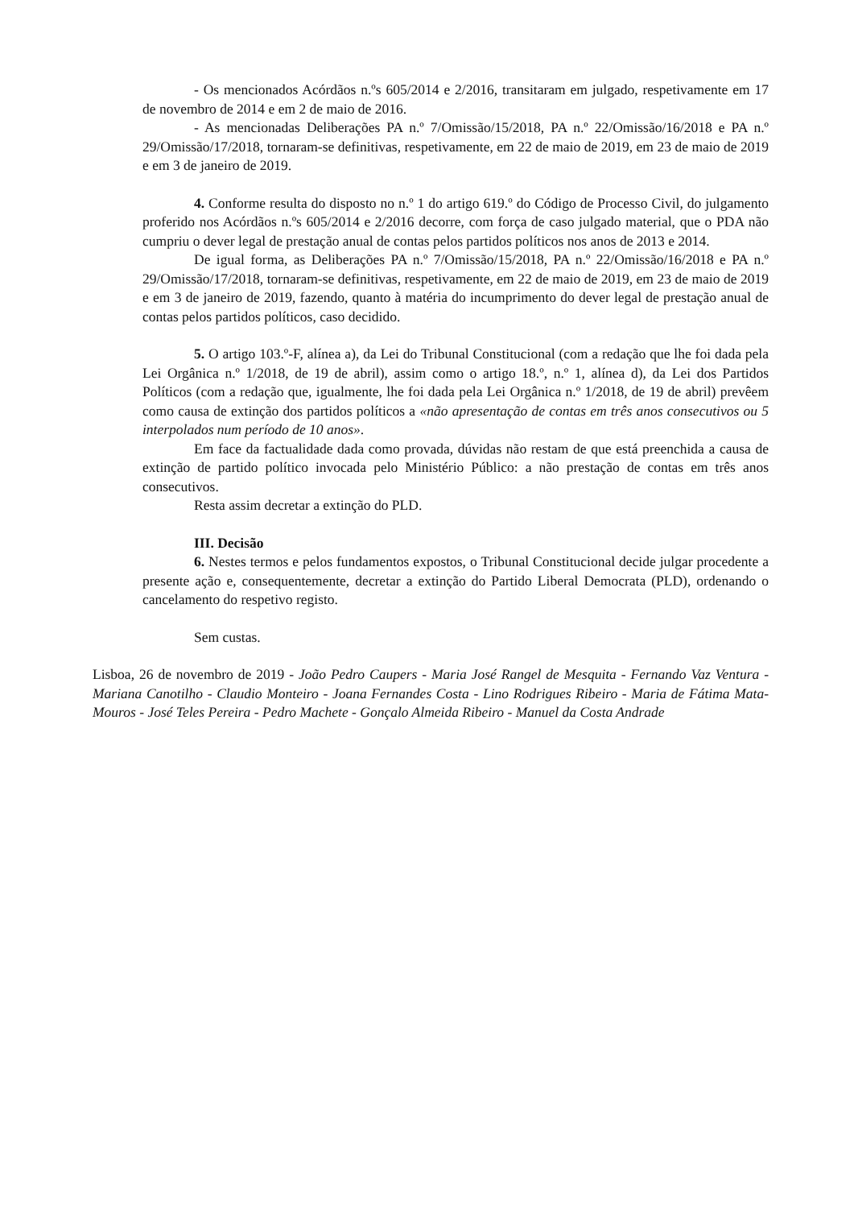- Os mencionados Acórdãos n.ºs 605/2014 e 2/2016, transitaram em julgado, respetivamente em 17 de novembro de 2014 e em 2 de maio de 2016.
- As mencionadas Deliberações PA n.º 7/Omissão/15/2018, PA n.º 22/Omissão/16/2018 e PA n.º 29/Omissão/17/2018, tornaram-se definitivas, respetivamente, em 22 de maio de 2019, em 23 de maio de 2019 e em 3 de janeiro de 2019.
4. Conforme resulta do disposto no n.º 1 do artigo 619.º do Código de Processo Civil, do julgamento proferido nos Acórdãos n.ºs 605/2014 e 2/2016 decorre, com força de caso julgado material, que o PDA não cumpriu o dever legal de prestação anual de contas pelos partidos políticos nos anos de 2013 e 2014.
De igual forma, as Deliberações PA n.º 7/Omissão/15/2018, PA n.º 22/Omissão/16/2018 e PA n.º 29/Omissão/17/2018, tornaram-se definitivas, respetivamente, em 22 de maio de 2019, em 23 de maio de 2019 e em 3 de janeiro de 2019, fazendo, quanto à matéria do incumprimento do dever legal de prestação anual de contas pelos partidos políticos, caso decidido.
5. O artigo 103.º-F, alínea a), da Lei do Tribunal Constitucional (com a redação que lhe foi dada pela Lei Orgânica n.º 1/2018, de 19 de abril), assim como o artigo 18.º, n.º 1, alínea d), da Lei dos Partidos Políticos (com a redação que, igualmente, lhe foi dada pela Lei Orgânica n.º 1/2018, de 19 de abril) prevêem como causa de extinção dos partidos políticos a «não apresentação de contas em três anos consecutivos ou 5 interpolados num período de 10 anos».
Em face da factualidade dada como provada, dúvidas não restam de que está preenchida a causa de extinção de partido político invocada pelo Ministério Público: a não prestação de contas em três anos consecutivos.
Resta assim decretar a extinção do PLD.
III. Decisão
6. Nestes termos e pelos fundamentos expostos, o Tribunal Constitucional decide julgar procedente a presente ação e, consequentemente, decretar a extinção do Partido Liberal Democrata (PLD), ordenando o cancelamento do respetivo registo.
Sem custas.
Lisboa, 26 de novembro de 2019 - João Pedro Caupers - Maria José Rangel de Mesquita - Fernando Vaz Ventura - Mariana Canotilho - Claudio Monteiro - Joana Fernandes Costa - Lino Rodrigues Ribeiro - Maria de Fátima Mata-Mouros - José Teles Pereira - Pedro Machete - Gonçalo Almeida Ribeiro - Manuel da Costa Andrade